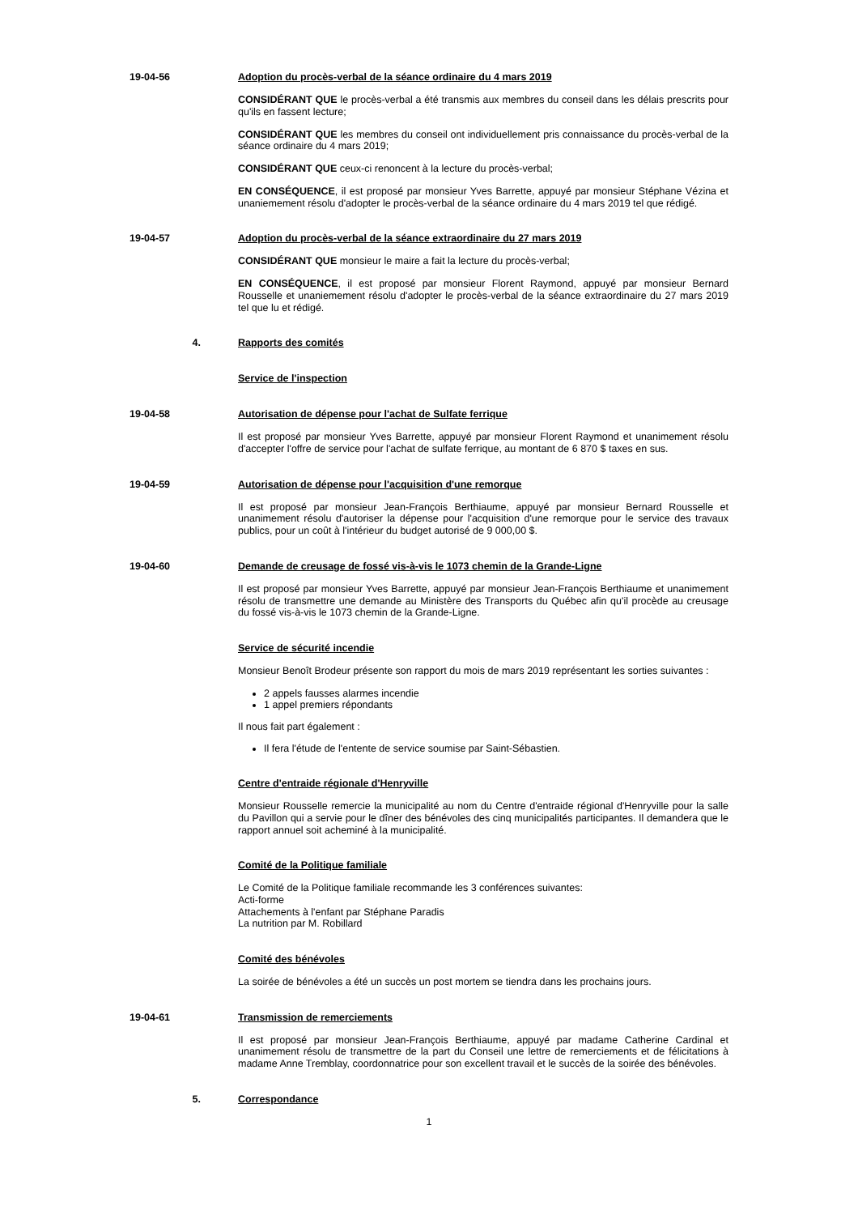19-04-56 Adoption du procès-verbal de la séance ordinaire du 4 mars 2019
CONSIDÉRANT QUE le procès-verbal a été transmis aux membres du conseil dans les délais prescrits pour qu'ils en fassent lecture;
CONSIDÉRANT QUE les membres du conseil ont individuellement pris connaissance du procès-verbal de la séance ordinaire du 4 mars 2019;
CONSIDÉRANT QUE ceux-ci renoncent à la lecture du procès-verbal;
EN CONSÉQUENCE, il est proposé par monsieur Yves Barrette, appuyé par monsieur Stéphane Vézina et unaniemement résolu d'adopter le procès-verbal de la séance ordinaire du 4 mars 2019 tel que rédigé.
19-04-57 Adoption du procès-verbal de la séance extraordinaire du 27 mars 2019
CONSIDÉRANT QUE monsieur le maire a fait la lecture du procès-verbal;
EN CONSÉQUENCE, il est proposé par monsieur Florent Raymond, appuyé par monsieur Bernard Rousselle et unaniemement résolu d'adopter le procès-verbal de la séance extraordinaire du 27 mars 2019 tel que lu et rédigé.
4. Rapports des comités
Service de l'inspection
19-04-58 Autorisation de dépense pour l'achat de Sulfate ferrique
Il est proposé par monsieur Yves Barrette, appuyé par monsieur Florent Raymond et unanimement résolu d'accepter l'offre de service pour l'achat de sulfate ferrique, au montant de 6 870 $ taxes en sus.
19-04-59 Autorisation de dépense pour l'acquisition d'une remorque
Il est proposé par monsieur Jean-François Berthiaume, appuyé par monsieur Bernard Rousselle et unanimement résolu d'autoriser la dépense pour l'acquisition d'une remorque pour le service des travaux publics, pour un coût à l'intérieur du budget autorisé de 9 000,00 $.
19-04-60 Demande de creusage de fossé vis-à-vis le 1073 chemin de la Grande-Ligne
Il est proposé par monsieur Yves Barrette, appuyé par monsieur Jean-François Berthiaume et unanimement résolu de transmettre une demande au Ministère des Transports du Québec afin qu'il procède au creusage du fossé vis-à-vis le 1073 chemin de la Grande-Ligne.
Service de sécurité incendie
Monsieur Benoît Brodeur présente son rapport du mois de mars 2019 représentant les sorties suivantes :
2 appels fausses alarmes incendie
1 appel premiers répondants
Il nous fait part également :
Il fera l'étude de l'entente de service soumise par Saint-Sébastien.
Centre d'entraide régionale d'Henryville
Monsieur Rousselle remercie la municipalité au nom du Centre d'entraide régional d'Henryville pour la salle du Pavillon qui a servie pour le dîner des bénévoles des cinq municipalités participantes. Il demandera que le rapport annuel soit acheminé à la municipalité.
Comité de la Politique familiale
Le Comité de la Politique familiale recommande les 3 conférences suivantes:
Acti-forme
Attachements à l'enfant par Stéphane Paradis
La nutrition par M. Robillard
Comité des bénévoles
La soirée de bénévoles a été un succès un post mortem se tiendra dans les prochains jours.
19-04-61 Transmission de remerciements
Il est proposé par monsieur Jean-François Berthiaume, appuyé par madame Catherine Cardinal et unanimement résolu de transmettre de la part du Conseil une lettre de remerciements et de félicitations à madame Anne Tremblay, coordonnatrice pour son excellent travail et le succès de la soirée des bénévoles.
5. Correspondance
1